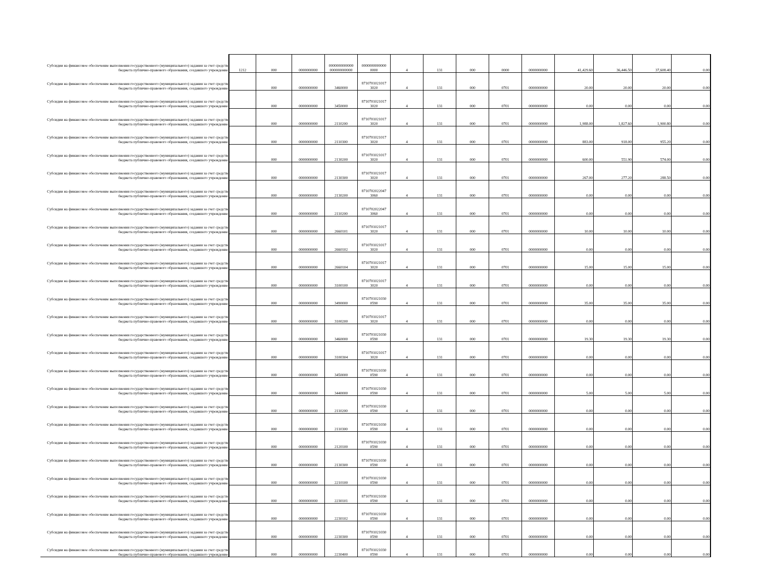| Субсидии на финансовое обеспечение выполнения государственного (муниципального) задания за счет средств бюджета публично-правового образования, создавшего учреждение | 1212 | 000 | 0000000000 | 0000000000000 000000000000 | 0000000000000 0000 | 4 | 131 | 000 | 0000 | 0000000000 | 41,429.60 | 36,446.50 | 37,608.40 | 0.00 |
| Субсидии на финансовое обеспечение выполнения государственного (муниципального) задания за счет средств бюджета публично-правового образования, создавшего учреждение | | 000 | 0000000000 | 3460000 | 8710701021017 3020 | 4 | 131 | 000 | 0701 | 0000000000 | 20.00 | 20.00 | 20.00 | 0.00 |
| Субсидии на финансовое обеспечение выполнения государственного (муниципального) задания за счет средств бюджета публично-правового образования, создавшего учреждение | | 000 | 0000000000 | 3450000 | 8710701021017 3020 | 4 | 131 | 000 | 0701 | 0000000000 | 0.00 | 0.00 | 0.00 | 0.00 |
| Субсидии на финансовое обеспечение выполнения государственного (муниципального) задания за счет средств бюджета публично-правового образования, создавшего учреждение | | 000 | 0000000000 | 2110200 | 8710701021017 3020 | 4 | 131 | 000 | 0701 | 0000000000 | 1,988.00 | 1,827.60 | 1,900.80 | 0.00 |
| Субсидии на финансовое обеспечение выполнения государственного (муниципального) задания за счет средств бюджета публично-правового образования, создавшего учреждение | | 000 | 0000000000 | 2110300 | 8710701021017 3020 | 4 | 131 | 000 | 0701 | 0000000000 | 883.00 | 918.00 | 955.20 | 0.00 |
| Субсидии на финансовое обеспечение выполнения государственного (муниципального) задания за счет средств бюджета публично-правового образования, создавшего учреждение | | 000 | 0000000000 | 2130200 | 8710701021017 3020 | 4 | 131 | 000 | 0701 | 0000000000 | 600.00 | 551.90 | 574.00 | 0.00 |
| Субсидии на финансовое обеспечение выполнения государственного (муниципального) задания за счет средств бюджета публично-правового образования, создавшего учреждение | | 000 | 0000000000 | 2130300 | 8710701021017 3020 | 4 | 131 | 000 | 0701 | 0000000000 | 267.00 | 277.20 | 288.50 | 0.00 |
| Субсидии на финансовое обеспечение выполнения государственного (муниципального) задания за счет средств бюджета публично-правового образования, создавшего учреждение | | 000 | 0000000000 | 2130200 | 8710702022047 3060 | 4 | 131 | 000 | 0701 | 0000000000 | 0.00 | 0.00 | 0.00 | 0.00 |
| Субсидии на финансовое обеспечение выполнения государственного (муниципального) задания за счет средств бюджета публично-правового образования, создавшего учреждение | | 000 | 0000000000 | 2110200 | 8710702022047 3060 | 4 | 131 | 000 | 0701 | 0000000000 | 0.00 | 0.00 | 0.00 | 0.00 |
| Субсидии на финансовое обеспечение выполнения государственного (муниципального) задания за счет средств бюджета публично-правового образования, создавшего учреждение | | 000 | 0000000000 | 2660101 | 8710701021017 3020 | 4 | 131 | 000 | 0701 | 0000000000 | 10.00 | 10.00 | 10.00 | 0.00 |
| Субсидии на финансовое обеспечение выполнения государственного (муниципального) задания за счет средств бюджета публично-правового образования, создавшего учреждение | | 000 | 0000000000 | 2660102 | 8710701021017 3020 | 4 | 131 | 000 | 0701 | 0000000000 | 0.00 | 0.00 | 0.00 | 0.00 |
| Субсидии на финансовое обеспечение выполнения государственного (муниципального) задания за счет средств бюджета публично-правового образования, создавшего учреждение | | 000 | 0000000000 | 2660104 | 8710701021017 3020 | 4 | 131 | 000 | 0701 | 0000000000 | 15.00 | 15.00 | 15.00 | 0.00 |
| Субсидии на финансовое обеспечение выполнения государственного (муниципального) задания за счет средств бюджета публично-правового образования, создавшего учреждение | | 000 | 0000000000 | 3100100 | 8710701021017 3020 | 4 | 131 | 000 | 0701 | 0000000000 | 0.00 | 0.00 | 0.00 | 0.00 |
| Субсидии на финансовое обеспечение выполнения государственного (муниципального) задания за счет средств бюджета публично-правового образования, создавшего учреждение | | 000 | 0000000000 | 3490000 | 8710701021030 0590 | 4 | 131 | 000 | 0701 | 0000000000 | 35.00 | 35.00 | 35.00 | 0.00 |
| Субсидии на финансовое обеспечение выполнения государственного (муниципального) задания за счет средств бюджета публично-правового образования, создавшего учреждение | | 000 | 0000000000 | 3100200 | 8710701021017 3020 | 4 | 131 | 000 | 0701 | 0000000000 | 0.00 | 0.00 | 0.00 | 0.00 |
| Субсидии на финансовое обеспечение выполнения государственного (муниципального) задания за счет средств бюджета публично-правового образования, создавшего учреждение | | 000 | 0000000000 | 3460000 | 8710701021030 0590 | 4 | 131 | 000 | 0701 | 0000000000 | 19.30 | 19.30 | 19.30 | 0.00 |
| Субсидии на финансовое обеспечение выполнения государственного (муниципального) задания за счет средств бюджета публично-правового образования, создавшего учреждение | | 000 | 0000000000 | 3100304 | 8710701021017 3020 | 4 | 131 | 000 | 0701 | 0000000000 | 0.00 | 0.00 | 0.00 | 0.00 |
| Субсидии на финансовое обеспечение выполнения государственного (муниципального) задания за счет средств бюджета публично-правового образования, создавшего учреждение | | 000 | 0000000000 | 3450000 | 8710701021030 0590 | 4 | 131 | 000 | 0701 | 0000000000 | 0.00 | 0.00 | 0.00 | 0.00 |
| Субсидии на финансовое обеспечение выполнения государственного (муниципального) задания за счет средств бюджета публично-правового образования, создавшего учреждение | | 000 | 0000000000 | 3440000 | 8710701021030 0590 | 4 | 131 | 000 | 0701 | 0000000000 | 5.00 | 5.00 | 5.00 | 0.00 |
| Субсидии на финансовое обеспечение выполнения государственного (муниципального) задания за счет средств бюджета публично-правового образования, создавшего учреждение | | 000 | 0000000000 | 2110200 | 8710701021030 0590 | 4 | 131 | 000 | 0701 | 0000000000 | 0.00 | 0.00 | 0.00 | 0.00 |
| Субсидии на финансовое обеспечение выполнения государственного (муниципального) задания за счет средств бюджета публично-правового образования, создавшего учреждение | | 000 | 0000000000 | 2110300 | 8710701021030 0590 | 4 | 131 | 000 | 0701 | 0000000000 | 0.00 | 0.00 | 0.00 | 0.00 |
| Субсидии на финансовое обеспечение выполнения государственного (муниципального) задания за счет средств бюджета публично-правового образования, создавшего учреждение | | 000 | 0000000000 | 2120100 | 8710701021030 0590 | 4 | 131 | 000 | 0701 | 0000000000 | 0.00 | 0.00 | 0.00 | 0.00 |
| Субсидии на финансовое обеспечение выполнения государственного (муниципального) задания за счет средств бюджета публично-правового образования, создавшего учреждение | | 000 | 0000000000 | 2130300 | 8710701021030 0590 | 4 | 131 | 000 | 0701 | 0000000000 | 0.00 | 0.00 | 0.00 | 0.00 |
| Субсидии на финансовое обеспечение выполнения государственного (муниципального) задания за счет средств бюджета публично-правового образования, создавшего учреждение | | 000 | 0000000000 | 2210100 | 8710701021030 0590 | 4 | 131 | 000 | 0701 | 0000000000 | 0.00 | 0.00 | 0.00 | 0.00 |
| Субсидии на финансовое обеспечение выполнения государственного (муниципального) задания за счет средств бюджета публично-правового образования, создавшего учреждение | | 000 | 0000000000 | 2230101 | 8710701021030 0590 | 4 | 131 | 000 | 0701 | 0000000000 | 0.00 | 0.00 | 0.00 | 0.00 |
| Субсидии на финансовое обеспечение выполнения государственного (муниципального) задания за счет средств бюджета публично-правового образования, создавшего учреждение | | 000 | 0000000000 | 2230102 | 8710701021030 0590 | 4 | 131 | 000 | 0701 | 0000000000 | 0.00 | 0.00 | 0.00 | 0.00 |
| Субсидии на финансовое обеспечение выполнения государственного (муниципального) задания за счет средств бюджета публично-правового образования, создавшего учреждение | | 000 | 0000000000 | 2230300 | 8710701021030 0590 | 4 | 131 | 000 | 0701 | 0000000000 | 0.00 | 0.00 | 0.00 | 0.00 |
| Субсидии на финансовое обеспечение выполнения государственного (муниципального) задания за счет средств бюджета публично-правового образования, создавшего учреждение | | 000 | 0000000000 | 2230400 | 8710701021030 0590 | 4 | 131 | 000 | 0701 | 0000000000 | 0.00 | 0.00 | 0.00 | 0.00 |